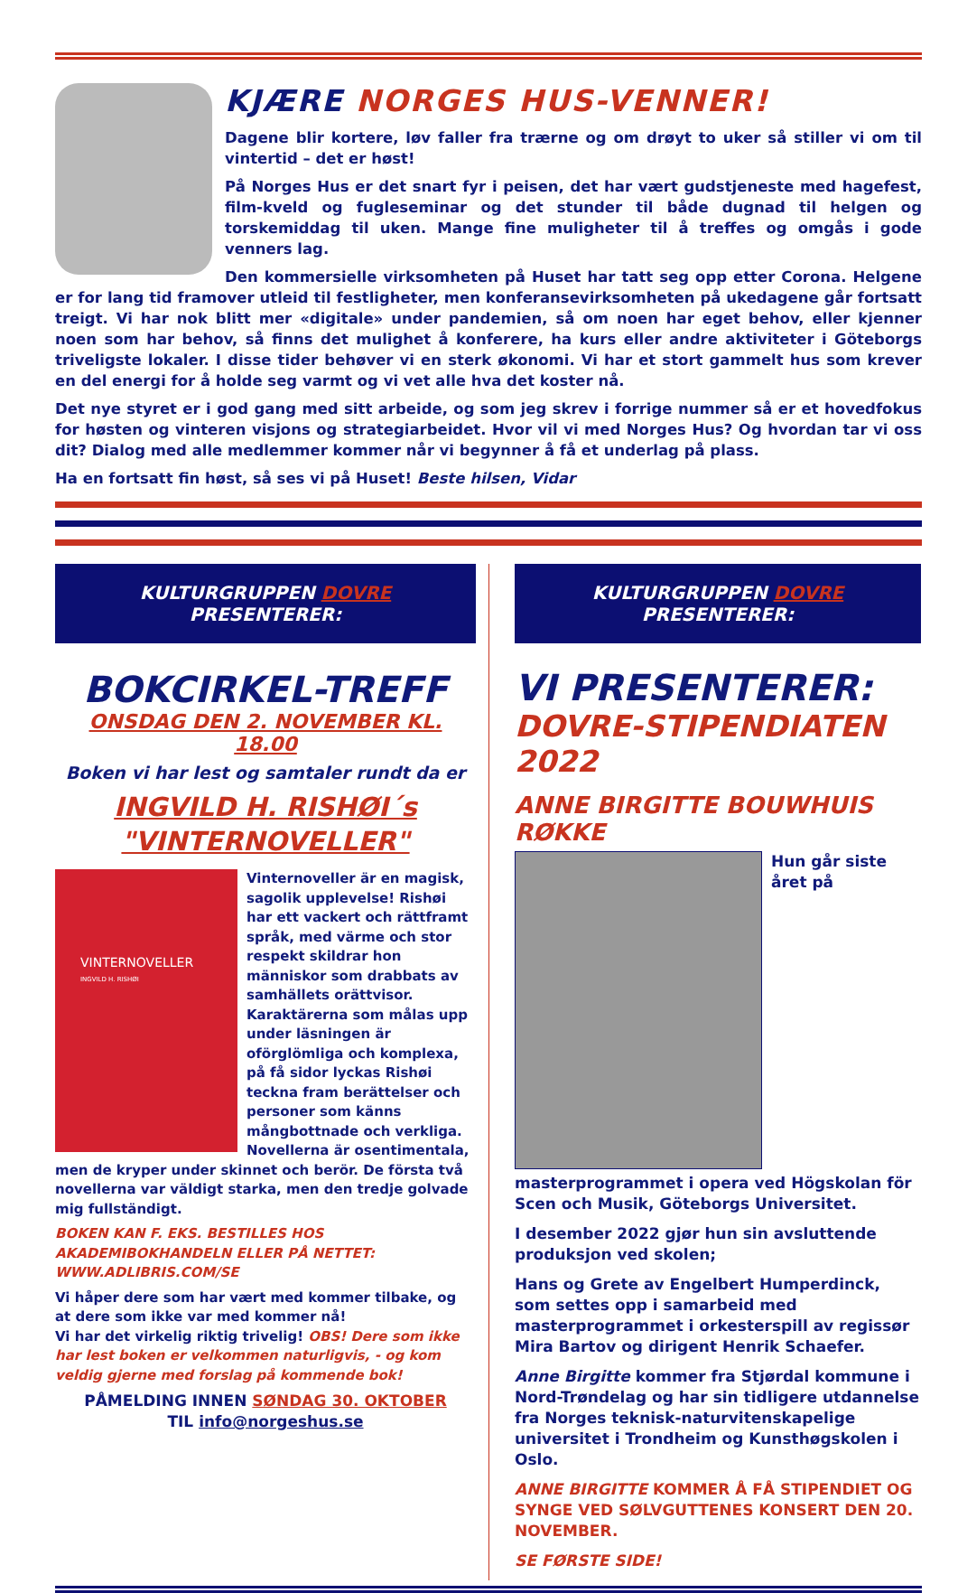KJÆRE NORGES HUS-VENNER!
Dagene blir kortere, løv faller fra trærne og om drøyt to uker så stiller vi om til vintertid – det er høst!
På Norges Hus er det snart fyr i peisen, det har vært gudstjeneste med hagefest, film-kveld og fugleseminar og det stunder til både dugnad til helgen og torskemiddag til uken. Mange fine muligheter til å treffes og omgås i gode venners lag.
Den kommersielle virksomheten på Huset har tatt seg opp etter Corona. Helgene er for lang tid framover utleid til festligheter, men konferansevirksomheten på ukedagene går fortsatt treigt. Vi har nok blitt mer «digitale» under pandemien, så om noen har eget behov, eller kjenner noen som har behov, så finns det mulighet å konferere, ha kurs eller andre aktiviteter i Göteborgs triveligste lokaler. I disse tider behøver vi en sterk økonomi. Vi har et stort gammelt hus som krever en del energi for å holde seg varmt og vi vet alle hva det koster nå.
Det nye styret er i god gang med sitt arbeide, og som jeg skrev i forrige nummer så er et hovedfokus for høsten og vinteren visjons og strategiarbeidet. Hvor vil vi med Norges Hus? Og hvordan tar vi oss dit? Dialog med alle medlemmer kommer når vi begynner å få et underlag på plass.
Ha en fortsatt fin høst, så ses vi på Huset! Beste hilsen, Vidar
KULTURGRUPPEN DOVRE PRESENTERER:
BOKCIRKEL-TREFF
ONSDAG DEN 2. NOVEMBER KL. 18.00
Boken vi har lest og samtaler rundt da er
INGVILD H. RISHØI´s
"VINTERNOVELLER"
VINTERNOVELLER
INGVILD H. RISHØI
Vinternoveller är en magisk, sagolik upplevelse! Rishøi har ett vackert och rättframt språk, med värme och stor respekt skildrar hon människor som drabbats av samhällets orättvisor. Karaktärerna som målas upp under läsningen är oförglömliga och komplexa, på få sidor lyckas Rishøi teckna fram berättelser och personer som känns mångbottnade och verkliga. Novellerna är osentimentala, men de kryper under skinnet och berör. De första två novellerna var väldigt starka, men den tredje golvade mig fullständigt.
BOKEN KAN F. EKS. BESTILLES HOS AKADEMIBOKHANDELN ELLER PÅ NETTET: WWW.ADLIBRIS.COM/SE
Vi håper dere som har vært med kommer tilbake, og at dere som ikke var med kommer nå!
Vi har det virkelig riktig trivelig! OBS! Dere som ikke har lest boken er velkommen naturligvis, - og kom veldig gjerne med forslag på kommende bok!
PÅMELDING INNEN SØNDAG 30. OKTOBER
TIL info@norgeshus.se
KULTURGRUPPEN DOVRE PRESENTERER:
VI PRESENTERER:
DOVRE-STIPENDIATEN 2022
ANNE BIRGITTE BOUWHUIS RØKKE
Hun går siste året på masterprogrammet i opera ved Högskolan för Scen och Musik, Göteborgs Universitet.
I desember 2022 gjør hun sin avsluttende produksjon ved skolen;
Hans og Grete av Engelbert Humperdinck, som settes opp i samarbeid med masterprogrammet i orkesterspill av regissør Mira Bartov og dirigent Henrik Schaefer.
Anne Birgitte kommer fra Stjørdal kommune i Nord-Trøndelag og har sin tidligere utdannelse fra Norges teknisk-naturvitenskapelige universitet i Trondheim og Kunsthøgskolen i Oslo.
ANNE BIRGITTE KOMMER Å FÅ STIPENDIET OG SYNGE VED SØLVGUTTENES KONSERT DEN 20. NOVEMBER.
SE FØRSTE SIDE!